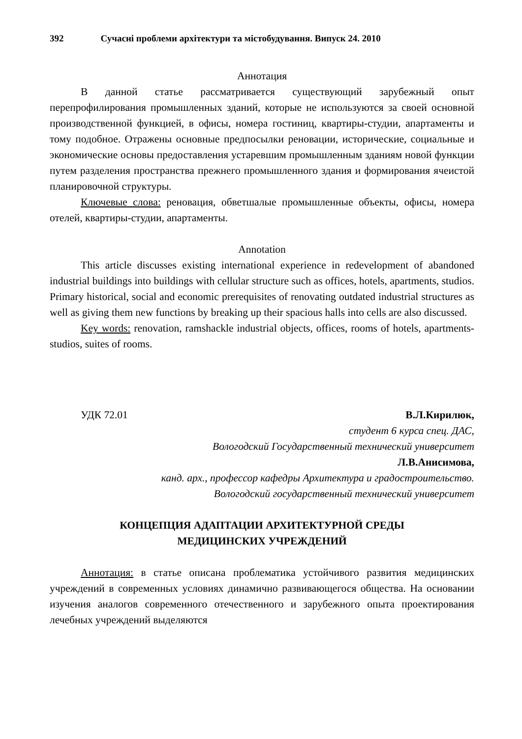392 Сучасні проблеми архітектури та містобудування. Випуск 24. 2010
Аннотация
В данной статье рассматривается существующий зарубежный опыт перепрофилирования промышленных зданий, которые не используются за своей основной производственной функцией, в офисы, номера гостиниц, квартиры-студии, апартаменты и тому подобное. Отражены основные предпосылки реновации, исторические, социальные и экономические основы предоставления устаревшим промышленным зданиям новой функции путем разделения пространства прежнего промышленного здания и формирования ячеистой планировочной структуры.
Ключевые слова: реновация, обветшалые промышленные объекты, офисы, номера отелей, квартиры-студии, апартаменты.
Annotation
This article discusses existing international experience in redevelopment of abandoned industrial buildings into buildings with cellular structure such as offices, hotels, apartments, studios. Primary historical, social and economic prerequisites of renovating outdated industrial structures as well as giving them new functions by breaking up their spacious halls into cells are also discussed.
Key words: renovation, ramshackle industrial objects, offices, rooms of hotels, apartments-studios, suites of rooms.
УДК 72.01 В.Л.Кирилюк,
студент 6 курса спец. ДАС,
Вологодский Государственный технический университет
Л.В.Анисимова,
канд. арх., профессор кафедры Архитектура и градостроительство.
Вологодский государственный технический университет
КОНЦЕПЦИЯ АДАПТАЦИИ АРХИТЕКТУРНОЙ СРЕДЫ
МЕДИЦИНСКИХ УЧРЕЖДЕНИЙ
Аннотация: в статье описана проблематика устойчивого развития медицинских учреждений в современных условиях динамично развивающегося общества. На основании изучения аналогов современного отечественного и зарубежного опыта проектирования лечебных учреждений выделяются